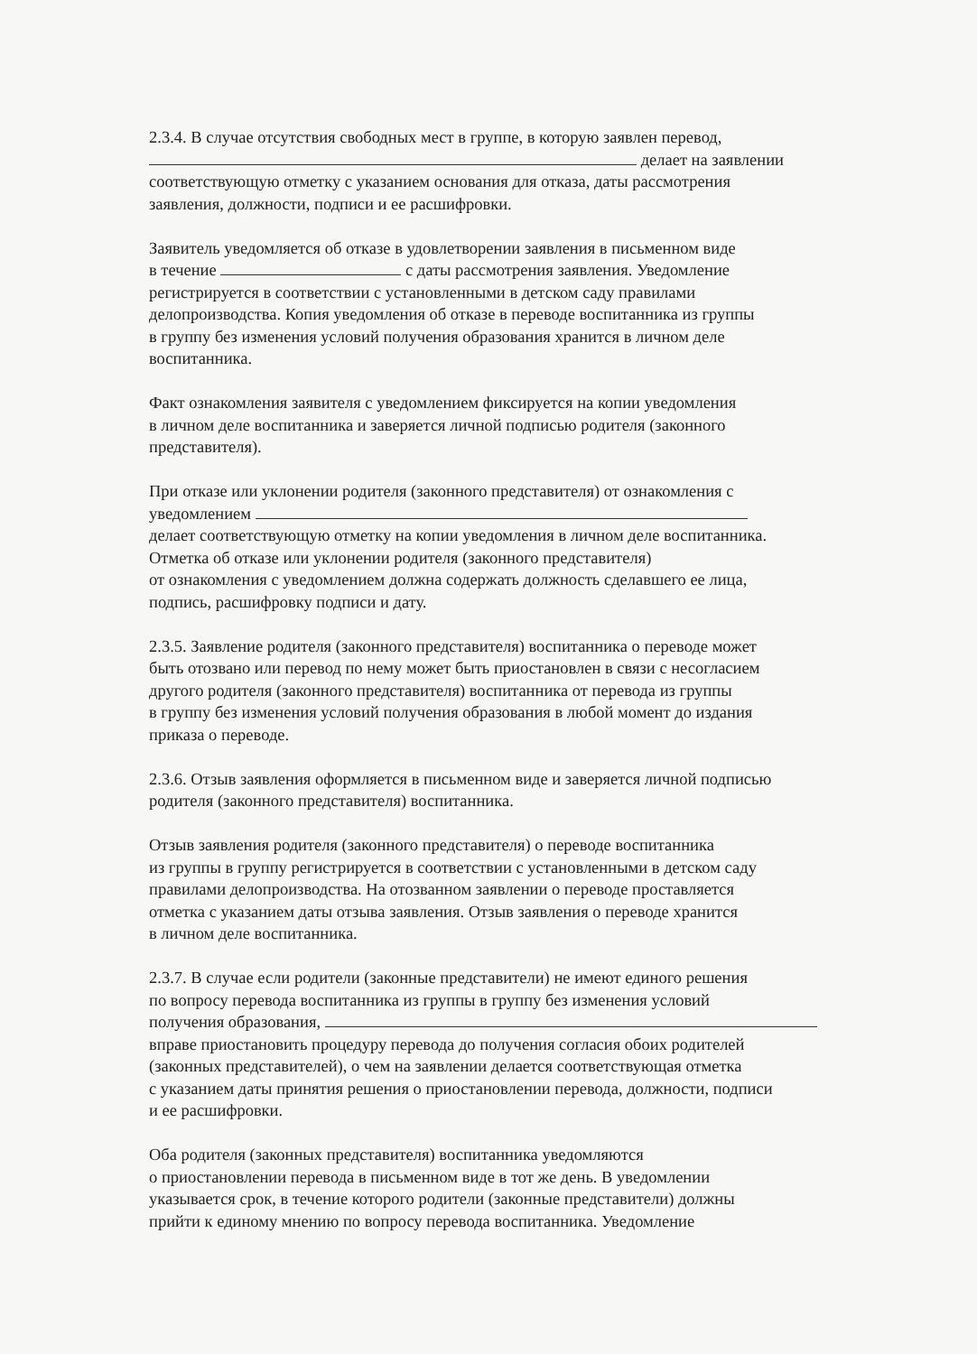2.3.4. В случае отсутствия свободных мест в группе, в которую заявлен перевод,
делает на заявлении
соответствующую отметку с указанием основания для отказа, даты рассмотрения
заявления, должности, подписи и ее расшифровки.
Заявитель уведомляется об отказе в удовлетворении заявления в письменном виде
в течение с даты рассмотрения заявления. Уведомление
регистрируется в соответствии с установленными в детском саду правилами
делопроизводства. Копия уведомления об отказе в переводе воспитанника из группы
в группу без изменения условий получения образования хранится в личном деле
воспитанника.
Факт ознакомления заявителя с уведомлением фиксируется на копии уведомления
в личном деле воспитанника и заверяется личной подписью родителя (законного
представителя).
При отказе или уклонении родителя (законного представителя) от ознакомления с
уведомлением
делает соответствующую отметку на копии уведомления в личном деле воспитанника.
Отметка об отказе или уклонении родителя (законного представителя)
от ознакомления с уведомлением должна содержать должность сделавшего ее лица,
подпись, расшифровку подписи и дату.
2.3.5. Заявление родителя (законного представителя) воспитанника о переводе может
быть отозвано или перевод по нему может быть приостановлен в связи с несогласием
другого родителя (законного представителя) воспитанника от перевода из группы
в группу без изменения условий получения образования в любой момент до издания
приказа о переводе.
2.3.6. Отзыв заявления оформляется в письменном виде и заверяется личной подписью
родителя (законного представителя) воспитанника.
Отзыв заявления родителя (законного представителя) о переводе воспитанника
из группы в группу регистрируется в соответствии с установленными в детском саду
правилами делопроизводства. На отозванном заявлении о переводе проставляется
отметка с указанием даты отзыва заявления. Отзыв заявления о переводе хранится
в личном деле воспитанника.
2.3.7. В случае если родители (законные представители) не имеют единого решения
по вопросу перевода воспитанника из группы в группу без изменения условий
получения образования,
вправе приостановить процедуру перевода до получения согласия обоих родителей
(законных представителей), о чем на заявлении делается соответствующая отметка
с указанием даты принятия решения о приостановлении перевода, должности, подписи
и ее расшифровки.
Оба родителя (законных представителя) воспитанника уведомляются
о приостановлении перевода в письменном виде в тот же день. В уведомлении
указывается срок, в течение которого родители (законные представители) должны
прийти к единому мнению по вопросу перевода воспитанника. Уведомление